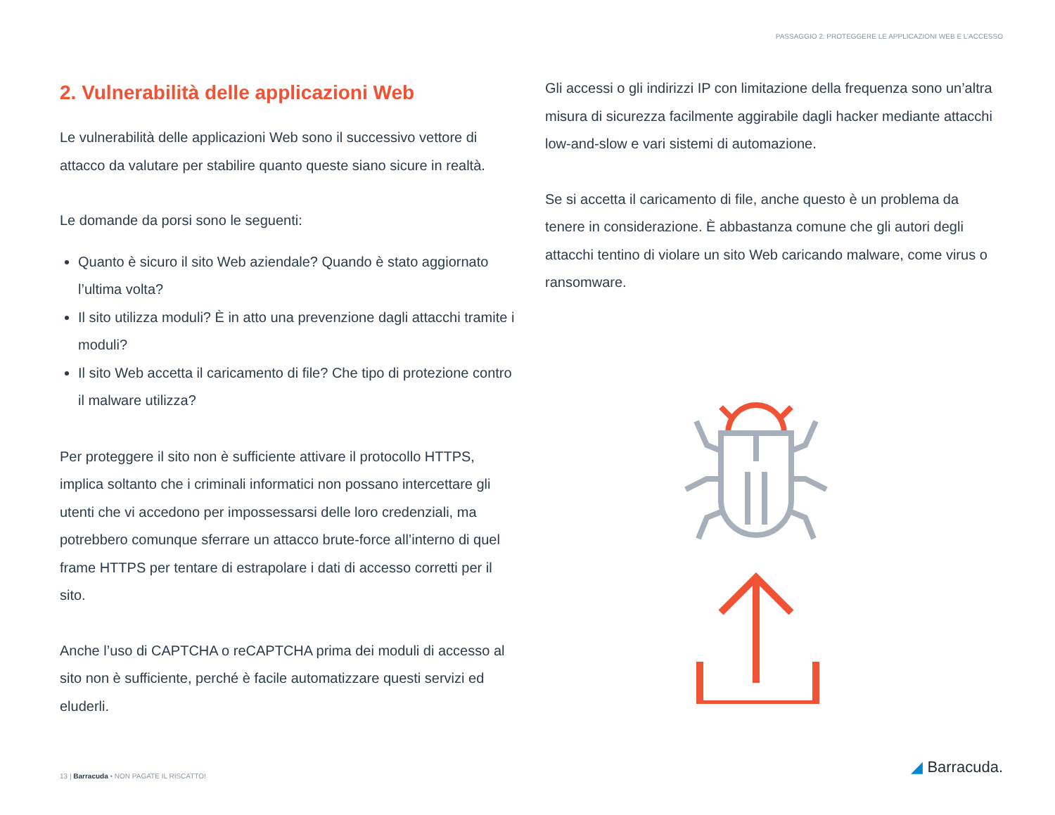PASSAGGIO 2: PROTEGGERE LE APPLICAZIONI WEB E L’ACCESSO
2. Vulnerabilità delle applicazioni Web
Le vulnerabilità delle applicazioni Web sono il successivo vettore di attacco da valutare per stabilire quanto queste siano sicure in realtà.
Le domande da porsi sono le seguenti:
Quanto è sicuro il sito Web aziendale? Quando è stato aggiornato l’ultima volta?
Il sito utilizza moduli? È in atto una prevenzione dagli attacchi tramite i moduli?
Il sito Web accetta il caricamento di file? Che tipo di protezione contro il malware utilizza?
Per proteggere il sito non è sufficiente attivare il protocollo HTTPS, implica soltanto che i criminali informatici non possano intercettare gli utenti che vi accedono per impossessarsi delle loro credenziali, ma potrebbero comunque sferrare un attacco brute-force all’interno di quel frame HTTPS per tentare di estrapolare i dati di accesso corretti per il sito.
Anche l’uso di CAPTCHA o reCAPTCHA prima dei moduli di accesso al sito non è sufficiente, perché è facile automatizzare questi servizi ed eluderli.
Gli accessi o gli indirizzi IP con limitazione della frequenza sono un’altra misura di sicurezza facilmente aggirabile dagli hacker mediante attacchi low-and-slow e vari sistemi di automazione.
Se si accetta il caricamento di file, anche questo è un problema da tenere in considerazione. È abbastanza comune che gli autori degli attacchi tentino di violare un sito Web caricando malware, come virus o ransomware.
13 | Barracuda • NON PAGATE IL RISCATTO!
◢ Barracuda.